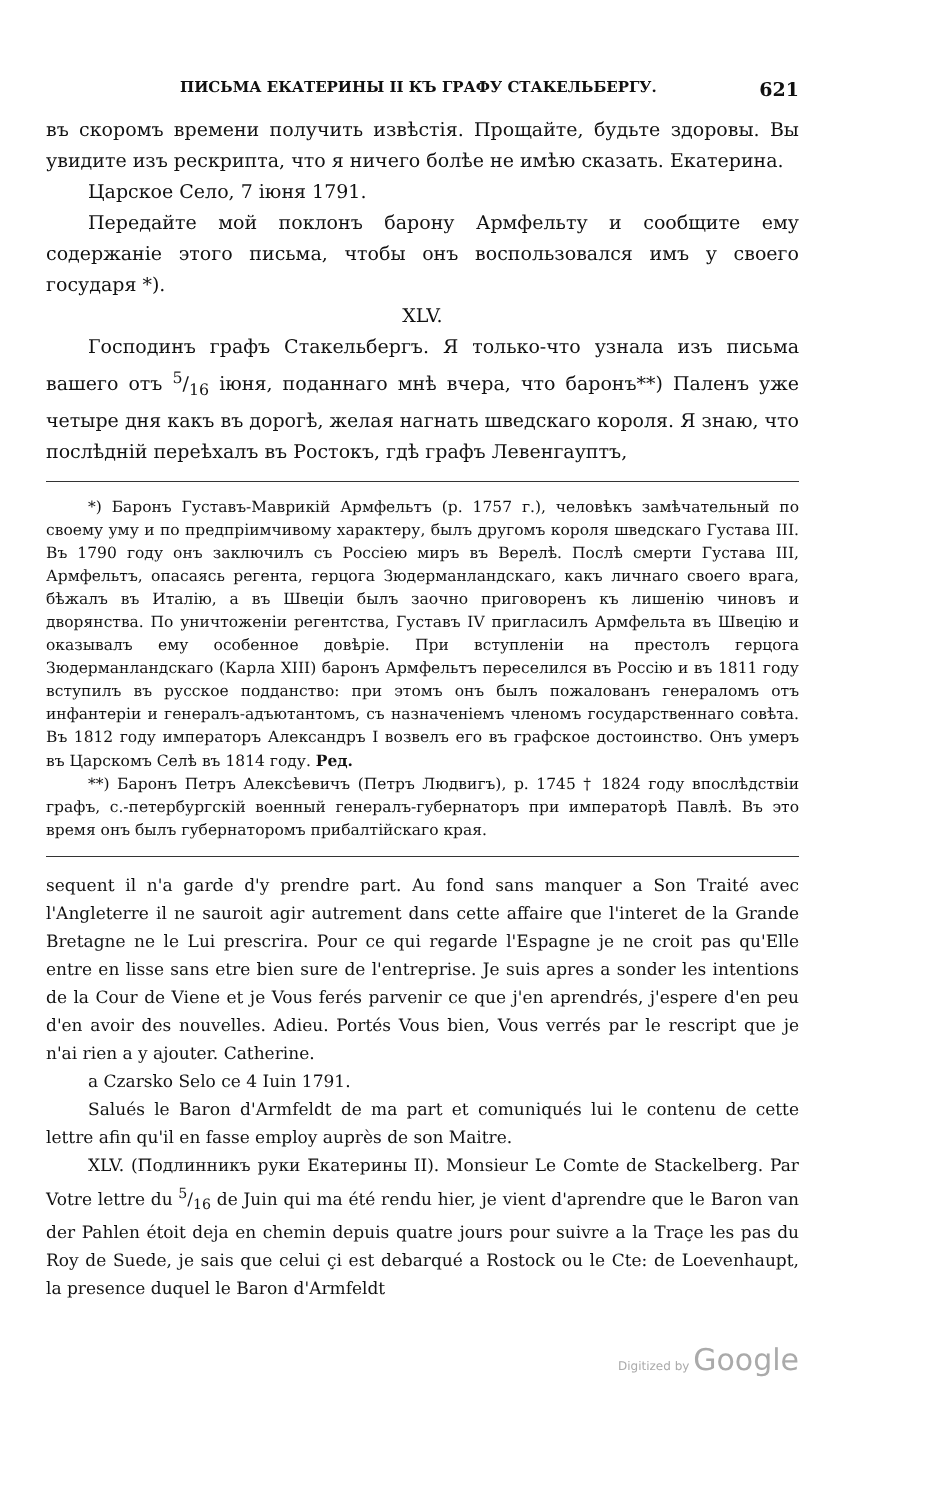ПИСЬМА ЕКАТЕРИНЫ II КЪ ГРАФУ СТАКЕЛЬБЕРГУ. 621
въ скоромъ времени получить извѣстія. Прощайте, будьте здоровы. Вы увидите изъ рескрипта, что я ничего болѣе не имѣю сказать. Екатерина.
Царское Село, 7 іюня 1791.
Передайте мой поклонъ барону Армфельту и сообщите ему содержаніе этого письма, чтобы онъ воспользовался имъ у своего государя *).
XLV.
Господинъ графъ Стакельбергъ. Я только-что узнала изъ письма вашего отъ 5/16 іюня, поданнаго мнѣ вчера, что баронъ**) Паленъ уже четыре дня какъ въ дорогѣ, желая нагнать шведскаго короля. Я знаю, что послѣдній переѣхалъ въ Ростокъ, гдѣ графъ Левенгауптъ,
*) Баронъ Густавъ-Маврикій Армфельтъ (р. 1757 г.), человѣкъ замѣчательный по своему уму и по предпріимчивому характеру, былъ другомъ короля шведскаго Густава III. Въ 1790 году онъ заключилъ съ Россіею миръ въ Верелѣ. Послѣ смерти Густава III, Армфельтъ, опасаясь регента, герцога Зюдерманландскаго, какъ личнаго своего врага, бѣжалъ въ Италію, а въ Швеціи былъ заочно приговоренъ къ лишенію чиновъ и дворянства. По уничтоженіи регентства, Густавъ IV пригласилъ Армфельта въ Швецію и оказывалъ ему особенное довѣріе. При вступленіи на престолъ герцога Зюдерманландскаго (Карла XIII) баронъ Армфельтъ переселился въ Россію и въ 1811 году вступилъ въ русское подданство: при этомъ онъ былъ пожалованъ генераломъ отъ инфантеріи и генералъ-адъютантомъ, съ назначеніемъ членомъ государственнаго совѣта. Въ 1812 году императоръ Александръ I возвелъ его въ графское достоинство. Онъ умеръ въ Царскомъ Селѣ въ 1814 году. Ред.
**) Баронъ Петръ Алексѣевичъ (Петръ Людвигъ), р. 1745 † 1824 году впослѣдствіи графъ, с.-петербургскій военный генералъ-губернаторъ при императорѣ Павлѣ. Въ это время онъ былъ губернаторомъ прибалтійскаго края.
sequent il n'a garde d'y prendre part. Au fond sans manquer a Son Traité avec l'Angleterre il ne sauroit agir autrement dans cette affaire que l'interet de la Grande Bretagne ne le Lui prescrira. Pour ce qui regarde l'Espagne je ne croit pas qu'Elle entre en lisse sans etre bien sure de l'entreprise. Je suis apres a sonder les intentions de la Cour de Viene et je Vous ferés parvenir ce que j'en aprendrés, j'espere d'en peu d'en avoir des nouvelles. Adieu. Portés Vous bien, Vous verrés par le rescript que je n'ai rien a y ajouter. Catherine.
a Czarsko Selo ce 4 Iuin 1791.
Salués le Baron d'Armfeldt de ma part et comuniqués lui le contenu de cette lettre afin qu'il en fasse employ auprès de son Maitre.
XLV. (Подлинникъ руки Екатерины II). Monsieur Le Comte de Stackelberg. Par Votre lettre du 5/16 de Juin qui ma été rendu hier, je vient d'aprendre que le Baron van der Pahlen étoit deja en chemin depuis quatre jours pour suivre a la Traçe les pas du Roy de Suede, je sais que celui çi est debarqué a Rostock ou le Cte: de Loevenhaupt, la presence duquel le Baron d'Armfeldt
Digitized by Google